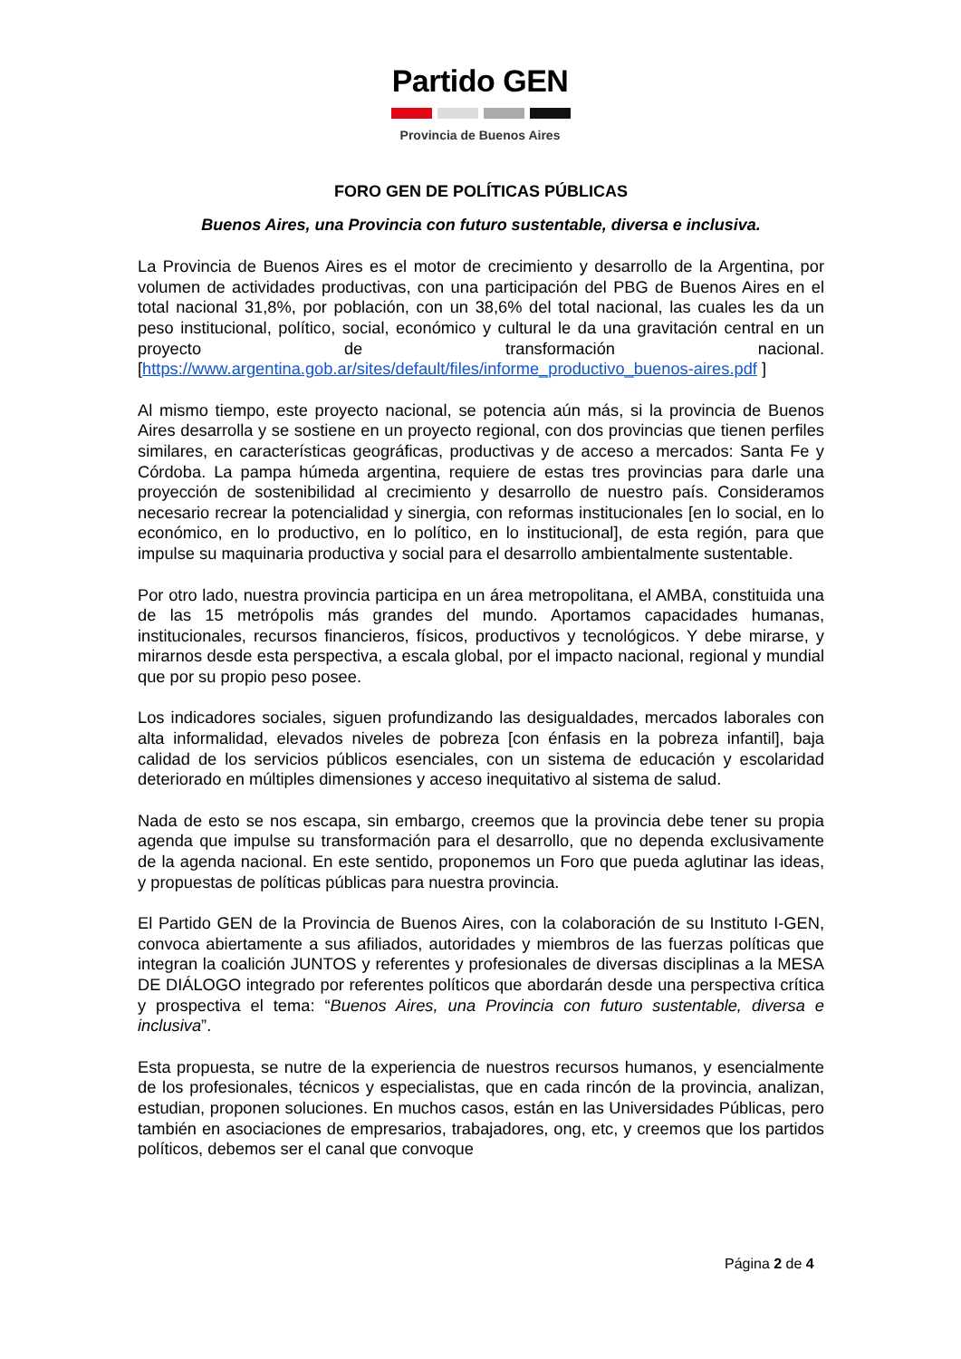Partido GEN
Provincia de Buenos Aires
FORO GEN DE POLÍTICAS PÚBLICAS
Buenos Aires, una Provincia con futuro sustentable, diversa e inclusiva.
La Provincia de Buenos Aires es el motor de crecimiento y desarrollo de la Argentina, por volumen de actividades productivas, con una participación del PBG de Buenos Aires en el total nacional 31,8%, por población, con un 38,6% del total nacional, las cuales les da un peso institucional, político, social, económico y cultural le da una gravitación central en un proyecto de transformación nacional. [https://www.argentina.gob.ar/sites/default/files/informe_productivo_buenos-aires.pdf ]
Al mismo tiempo, este proyecto nacional, se potencia aún más, si la provincia de Buenos Aires desarrolla y se sostiene en un proyecto regional, con dos provincias que tienen perfiles similares, en características geográficas, productivas y de acceso a mercados: Santa Fe y Córdoba. La pampa húmeda argentina, requiere de estas tres provincias para darle una proyección de sostenibilidad al crecimiento y desarrollo de nuestro país. Consideramos necesario recrear la potencialidad y sinergia, con reformas institucionales [en lo social, en lo económico, en lo productivo, en lo político, en lo institucional], de esta región, para que impulse su maquinaria productiva y social para el desarrollo ambientalmente sustentable.
Por otro lado, nuestra provincia participa en un área metropolitana, el AMBA, constituida una de las 15 metrópolis más grandes del mundo. Aportamos capacidades humanas, institucionales, recursos financieros, físicos, productivos y tecnológicos. Y debe mirarse, y mirarnos desde esta perspectiva, a escala global, por el impacto nacional, regional y mundial que por su propio peso posee.
Los indicadores sociales, siguen profundizando las desigualdades, mercados laborales con alta informalidad, elevados niveles de pobreza [con énfasis en la pobreza infantil], baja calidad de los servicios públicos esenciales, con un sistema de educación y escolaridad deteriorado en múltiples dimensiones y acceso inequitativo al sistema de salud.
Nada de esto se nos escapa, sin embargo, creemos que la provincia debe tener su propia agenda que impulse su transformación para el desarrollo, que no dependa exclusivamente de la agenda nacional. En este sentido, proponemos un Foro que pueda aglutinar las ideas, y propuestas de políticas públicas para nuestra provincia.
El Partido GEN de la Provincia de Buenos Aires, con la colaboración de su Instituto I-GEN, convoca abiertamente a sus afiliados, autoridades y miembros de las fuerzas políticas que integran la coalición JUNTOS y referentes y profesionales de diversas disciplinas a la MESA DE DIÁLOGO integrado por referentes políticos que abordarán desde una perspectiva crítica y prospectiva el tema: “Buenos Aires, una Provincia con futuro sustentable, diversa e inclusiva”.
Esta propuesta, se nutre de la experiencia de nuestros recursos humanos, y esencialmente de los profesionales, técnicos y especialistas, que en cada rincón de la provincia, analizan, estudian, proponen soluciones. En muchos casos, están en las Universidades Públicas, pero también en asociaciones de empresarios, trabajadores, ong, etc, y creemos que los partidos políticos, debemos ser el canal que convoque
Página 2 de 4